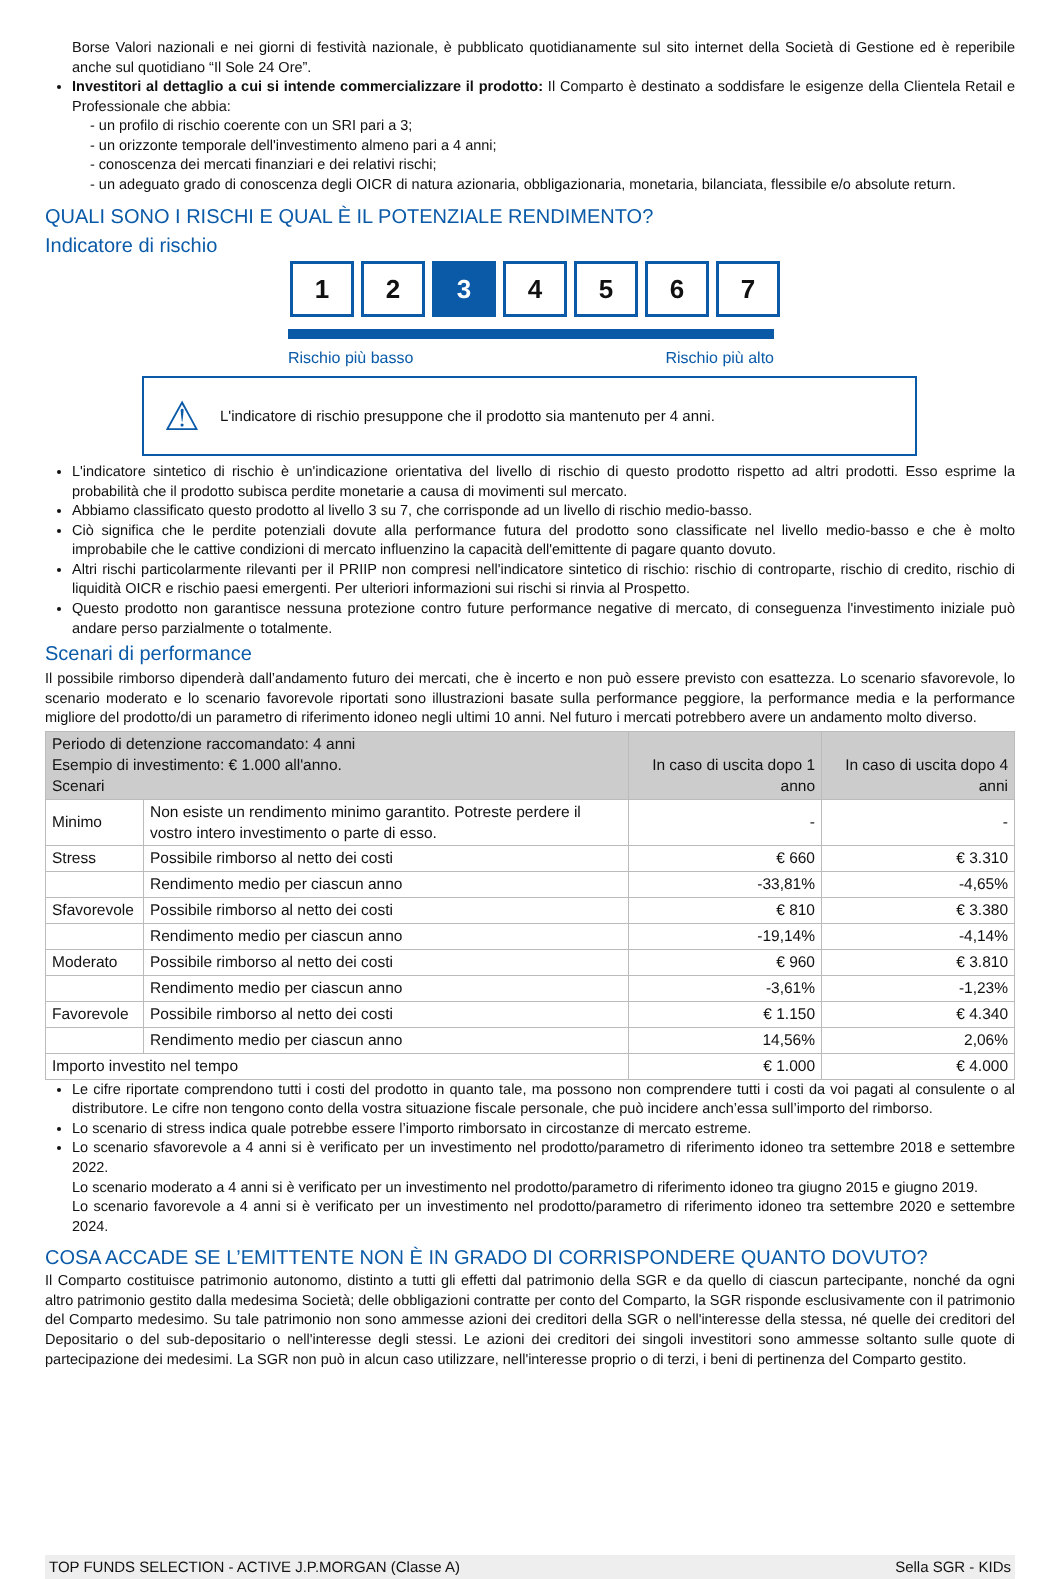Borse Valori nazionali e nei giorni di festività nazionale, è pubblicato quotidianamente sul sito internet della Società di Gestione ed è reperibile anche sul quotidiano “Il Sole 24 Ore”.
Investitori al dettaglio a cui si intende commercializzare il prodotto: Il Comparto è destinato a soddisfare le esigenze della Clientela Retail e Professionale che abbia:
- un profilo di rischio coerente con un SRI pari a 3;
- un orizzonte temporale dell'investimento almeno pari a 4 anni;
- conoscenza dei mercati finanziari e dei relativi rischi;
- un adeguato grado di conoscenza degli OICR di natura azionaria, obbligazionaria, monetaria, bilanciata, flessibile e/o absolute return.
QUALI SONO I RISCHI E QUAL È IL POTENZIALE RENDIMENTO?
Indicatore di rischio
1 2 3 4 5 6 7
Rischio più basso Rischio più alto
⚠ L'indicatore di rischio presuppone che il prodotto sia mantenuto per 4 anni.
L'indicatore sintetico di rischio è un'indicazione orientativa del livello di rischio di questo prodotto rispetto ad altri prodotti. Esso esprime la probabilità che il prodotto subisca perdite monetarie a causa di movimenti sul mercato.
Abbiamo classificato questo prodotto al livello 3 su 7, che corrisponde ad un livello di rischio medio-basso.
Ciò significa che le perdite potenziali dovute alla performance futura del prodotto sono classificate nel livello medio-basso e che è molto improbabile che le cattive condizioni di mercato influenzino la capacità dell'emittente di pagare quanto dovuto.
Altri rischi particolarmente rilevanti per il PRIIP non compresi nell'indicatore sintetico di rischio: rischio di controparte, rischio di credito, rischio di liquidità OICR e rischio paesi emergenti. Per ulteriori informazioni sui rischi si rinvia al Prospetto.
Questo prodotto non garantisce nessuna protezione contro future performance negative di mercato, di conseguenza l'investimento iniziale può andare perso parzialmente o totalmente.
Scenari di performance
Il possibile rimborso dipenderà dall’andamento futuro dei mercati, che è incerto e non può essere previsto con esattezza. Lo scenario sfavorevole, lo scenario moderato e lo scenario favorevole riportati sono illustrazioni basate sulla performance peggiore, la performance media e la performance migliore del prodotto/di un parametro di riferimento idoneo negli ultimi 10 anni. Nel futuro i mercati potrebbero avere un andamento molto diverso.
| Periodo di detenzione raccomandato: 4 anni Esempio di investimento: € 1.000 all'anno. Scenari | | In caso di uscita dopo 1 anno | In caso di uscita dopo 4 anni |
| --- | --- | --- | --- |
| Minimo | Non esiste un rendimento minimo garantito. Potreste perdere il vostro intero investimento o parte di esso. | - | - |
| Stress | Possibile rimborso al netto dei costi | € 660 | € 3.310 |
| | Rendimento medio per ciascun anno | -33,81% | -4,65% |
| Sfavorevole | Possibile rimborso al netto dei costi | € 810 | € 3.380 |
| | Rendimento medio per ciascun anno | -19,14% | -4,14% |
| Moderato | Possibile rimborso al netto dei costi | € 960 | € 3.810 |
| | Rendimento medio per ciascun anno | -3,61% | -1,23% |
| Favorevole | Possibile rimborso al netto dei costi | € 1.150 | € 4.340 |
| | Rendimento medio per ciascun anno | 14,56% | 2,06% |
| Importo investito nel tempo | | € 1.000 | € 4.000 |
Le cifre riportate comprendono tutti i costi del prodotto in quanto tale, ma possono non comprendere tutti i costi da voi pagati al consulente o al distributore. Le cifre non tengono conto della vostra situazione fiscale personale, che può incidere anch’essa sull’importo del rimborso.
Lo scenario di stress indica quale potrebbe essere l’importo rimborsato in circostanze di mercato estreme.
Lo scenario sfavorevole a 4 anni si è verificato per un investimento nel prodotto/parametro di riferimento idoneo tra settembre 2018 e settembre 2022.
Lo scenario moderato a 4 anni si è verificato per un investimento nel prodotto/parametro di riferimento idoneo tra giugno 2015 e giugno 2019.
Lo scenario favorevole a 4 anni si è verificato per un investimento nel prodotto/parametro di riferimento idoneo tra settembre 2020 e settembre 2024.
COSA ACCADE SE L’EMITTENTE NON È IN GRADO DI CORRISPONDERE QUANTO DOVUTO?
Il Comparto costituisce patrimonio autonomo, distinto a tutti gli effetti dal patrimonio della SGR e da quello di ciascun partecipante, nonché da ogni altro patrimonio gestito dalla medesima Società; delle obbligazioni contratte per conto del Comparto, la SGR risponde esclusivamente con il patrimonio del Comparto medesimo. Su tale patrimonio non sono ammesse azioni dei creditori della SGR o nell'interesse della stessa, né quelle dei creditori del Depositario o del sub-depositario o nell'interesse degli stessi. Le azioni dei creditori dei singoli investitori sono ammesse soltanto sulle quote di partecipazione dei medesimi. La SGR non può in alcun caso utilizzare, nell'interesse proprio o di terzi, i beni di pertinenza del Comparto gestito.
TOP FUNDS SELECTION - ACTIVE J.P.MORGAN (Classe A) Sella SGR - KIDs